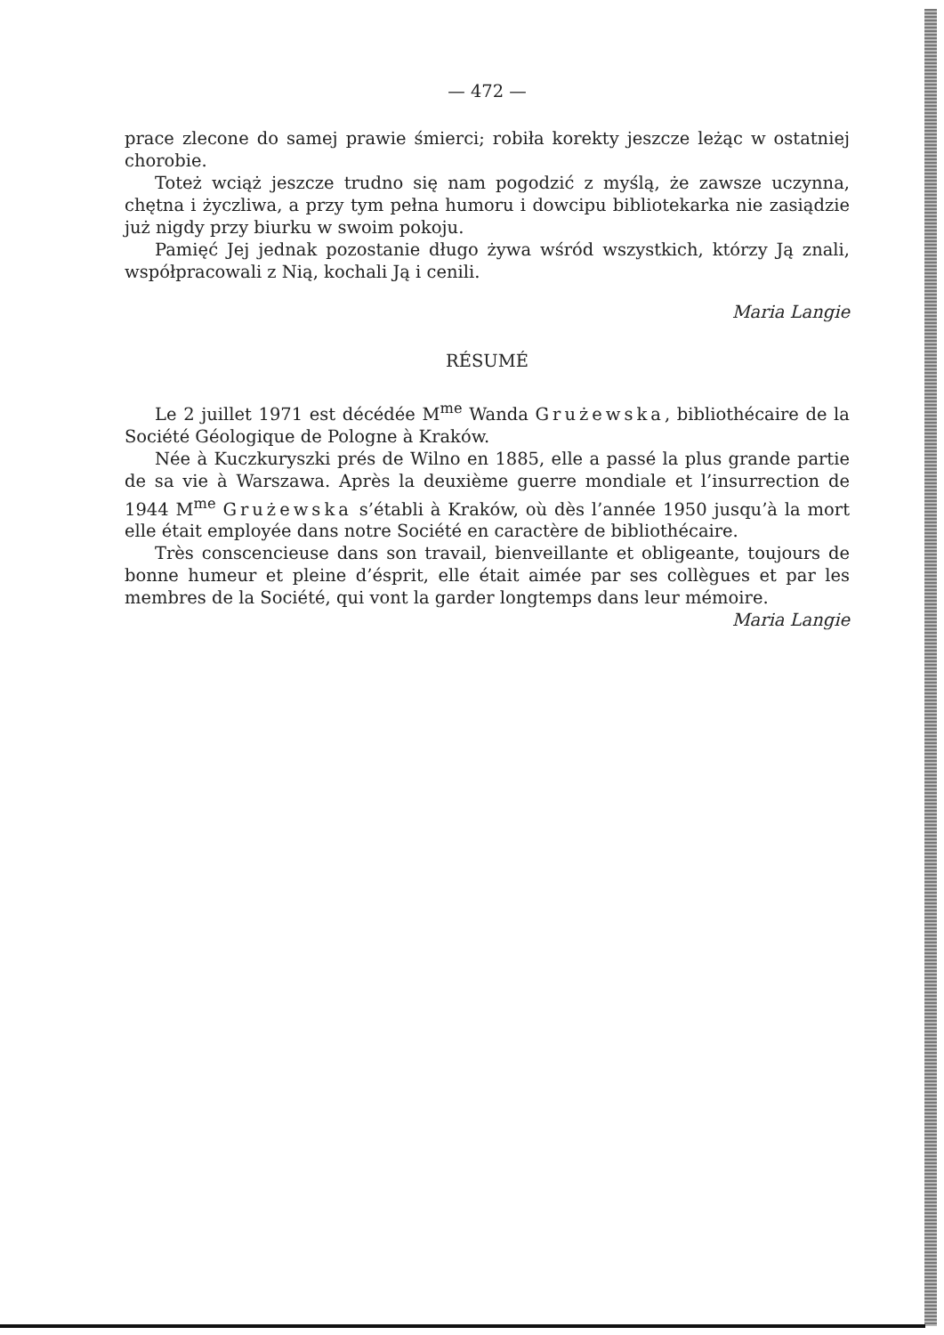— 472 —
prace zlecone do samej prawie śmierci; robiła korekty jeszcze leżąc w ostatniej chorobie.
Toteż wciąż jeszcze trudno się nam pogodzić z myślą, że zawsze uczynna, chętna i życzliwa, a przy tym pełna humoru i dowcipu bibliotekarka nie zasiądzie już nigdy przy biurku w swoim pokoju.
Pamięć Jej jednak pozostanie długo żywa wśród wszystkich, którzy Ją znali, współpracowali z Nią, kochali Ją i cenili.
Maria Langie
RÉSUMÉ
Le 2 juillet 1971 est décédée M<sup>me</sup> Wanda Grużewska, bibliothécaire de la Société Géologique de Pologne à Kraków.
Née à Kuczkuryszki prés de Wilno en 1885, elle a passé la plus grande partie de sa vie à Warszawa. Après la deuxième guerre mondiale et l’insurrection de 1944 M<sup>me</sup> Grużewska s’établi à Kraków, où dès l’année 1950 jusqu’à la mort elle était employée dans notre Société en caractère de bibliothécaire.
Très conscencieuse dans son travail, bienveillante et obligeante, toujours de bonne humeur et pleine d’ésprit, elle était aimée par ses collègues et par les membres de la Société, qui vont la garder longtemps dans leur mémoire.
Maria Langie